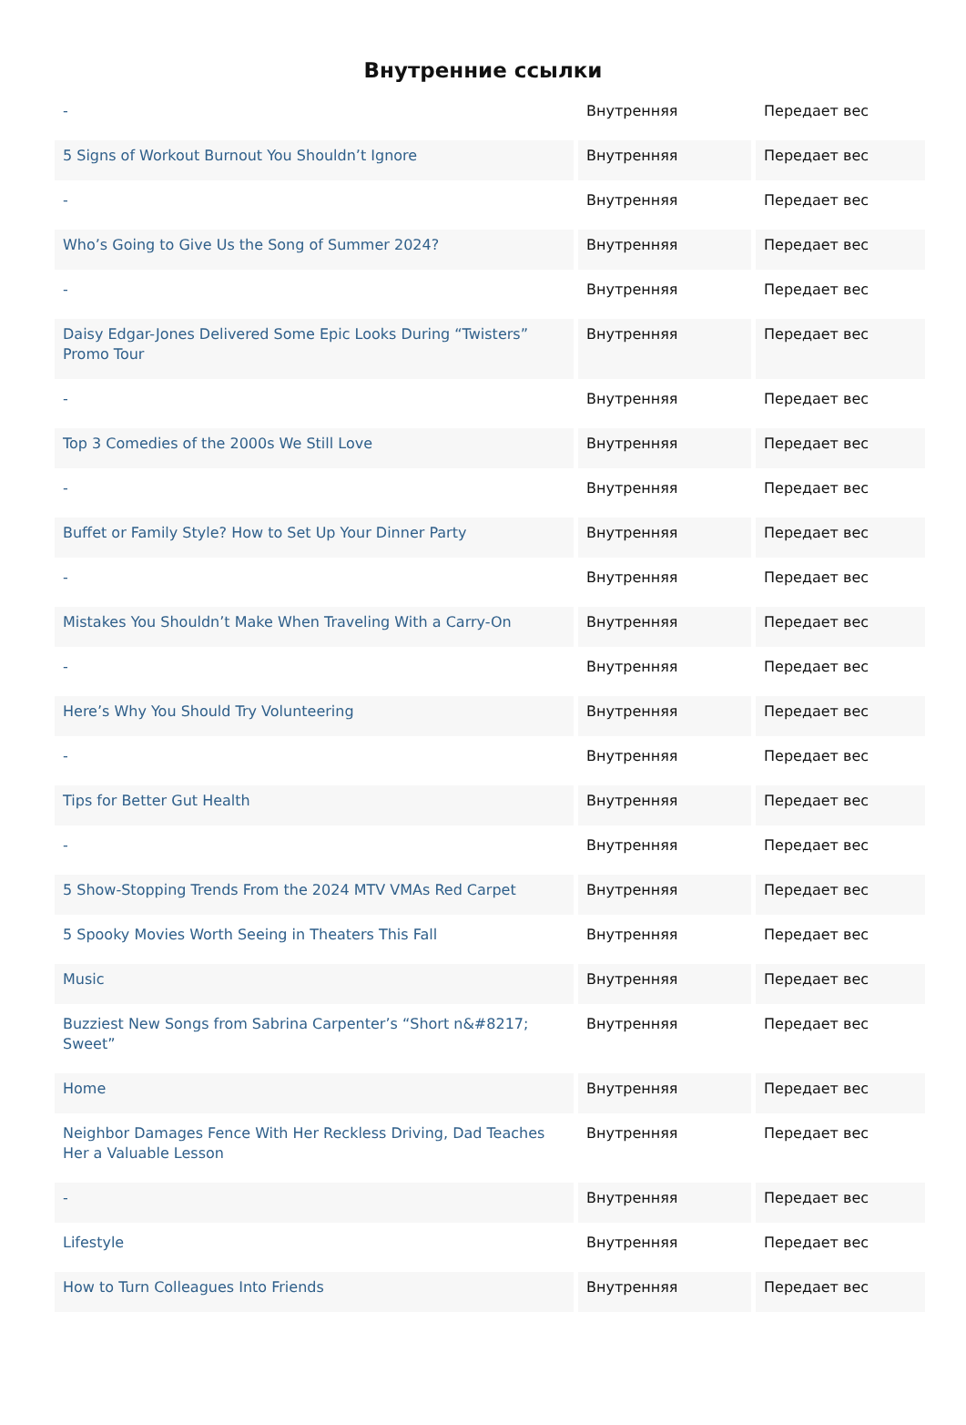Внутренние ссылки
| - | Внутренняя | Передает вес |
| 5 Signs of Workout Burnout You Shouldn’t Ignore | Внутренняя | Передает вес |
| - | Внутренняя | Передает вес |
| Who’s Going to Give Us the Song of Summer 2024? | Внутренняя | Передает вес |
| - | Внутренняя | Передает вес |
| Daisy Edgar-Jones Delivered Some Epic Looks During “Twisters” Promo Tour | Внутренняя | Передает вес |
| - | Внутренняя | Передает вес |
| Top 3 Comedies of the 2000s We Still Love | Внутренняя | Передает вес |
| - | Внутренняя | Передает вес |
| Buffet or Family Style? How to Set Up Your Dinner Party | Внутренняя | Передает вес |
| - | Внутренняя | Передает вес |
| Mistakes You Shouldn’t Make When Traveling With a Carry-On | Внутренняя | Передает вес |
| - | Внутренняя | Передает вес |
| Here’s Why You Should Try Volunteering | Внутренняя | Передает вес |
| - | Внутренняя | Передает вес |
| Tips for Better Gut Health | Внутренняя | Передает вес |
| - | Внутренняя | Передает вес |
| 5 Show-Stopping Trends From the 2024 MTV VMAs Red Carpet | Внутренняя | Передает вес |
| 5 Spooky Movies Worth Seeing in Theaters This Fall | Внутренняя | Передает вес |
| Music | Внутренняя | Передает вес |
| Buzziest New Songs from Sabrina Carpenter’s “Short n&#8217; Sweet” | Внутренняя | Передает вес |
| Home | Внутренняя | Передает вес |
| Neighbor Damages Fence With Her Reckless Driving, Dad Teaches Her a Valuable Lesson | Внутренняя | Передает вес |
| - | Внутренняя | Передает вес |
| Lifestyle | Внутренняя | Передает вес |
| How to Turn Colleagues Into Friends | Внутренняя | Передает вес |